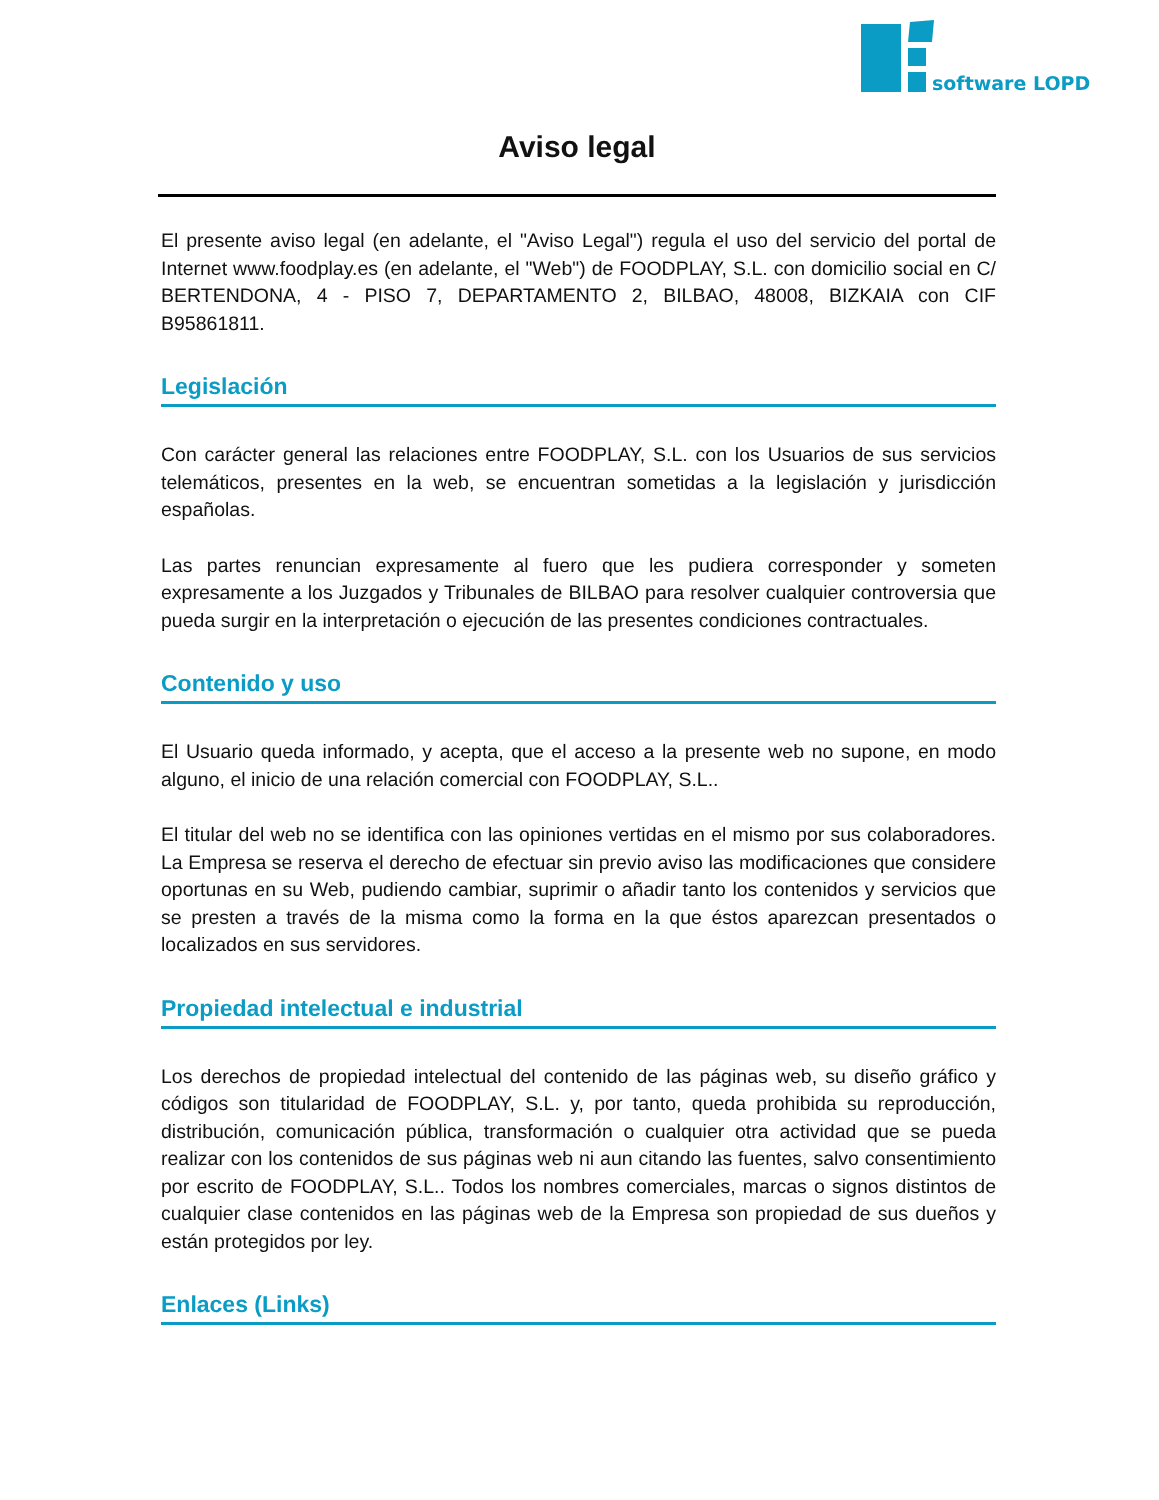software LOPD
Aviso legal
El presente aviso legal (en adelante, el "Aviso Legal") regula el uso del servicio del portal de Internet www.foodplay.es (en adelante, el "Web") de FOODPLAY, S.L. con domicilio social en C/ BERTENDONA, 4 - PISO 7, DEPARTAMENTO 2, BILBAO, 48008, BIZKAIA con CIF B95861811.
Legislación
Con carácter general las relaciones entre FOODPLAY, S.L. con los Usuarios de sus servicios telemáticos, presentes en la web, se encuentran sometidas a la legislación y jurisdicción españolas.
Las partes renuncian expresamente al fuero que les pudiera corresponder y someten expresamente a los Juzgados y Tribunales de BILBAO para resolver cualquier controversia que pueda surgir en la interpretación o ejecución de las presentes condiciones contractuales.
Contenido y uso
El Usuario queda informado, y acepta, que el acceso a la presente web no supone, en modo alguno, el inicio de una relación comercial con FOODPLAY, S.L..
El titular del web no se identifica con las opiniones vertidas en el mismo por sus colaboradores. La Empresa se reserva el derecho de efectuar sin previo aviso las modificaciones que considere oportunas en su Web, pudiendo cambiar, suprimir o añadir tanto los contenidos y servicios que se presten a través de la misma como la forma en la que éstos aparezcan presentados o localizados en sus servidores.
Propiedad intelectual e industrial
Los derechos de propiedad intelectual del contenido de las páginas web, su diseño gráfico y códigos son titularidad de FOODPLAY, S.L. y, por tanto, queda prohibida su reproducción, distribución, comunicación pública, transformación o cualquier otra actividad que se pueda realizar con los contenidos de sus páginas web ni aun citando las fuentes, salvo consentimiento por escrito de FOODPLAY, S.L.. Todos los nombres comerciales, marcas o signos distintos de cualquier clase contenidos en las páginas web de la Empresa son propiedad de sus dueños y están protegidos por ley.
Enlaces (Links)